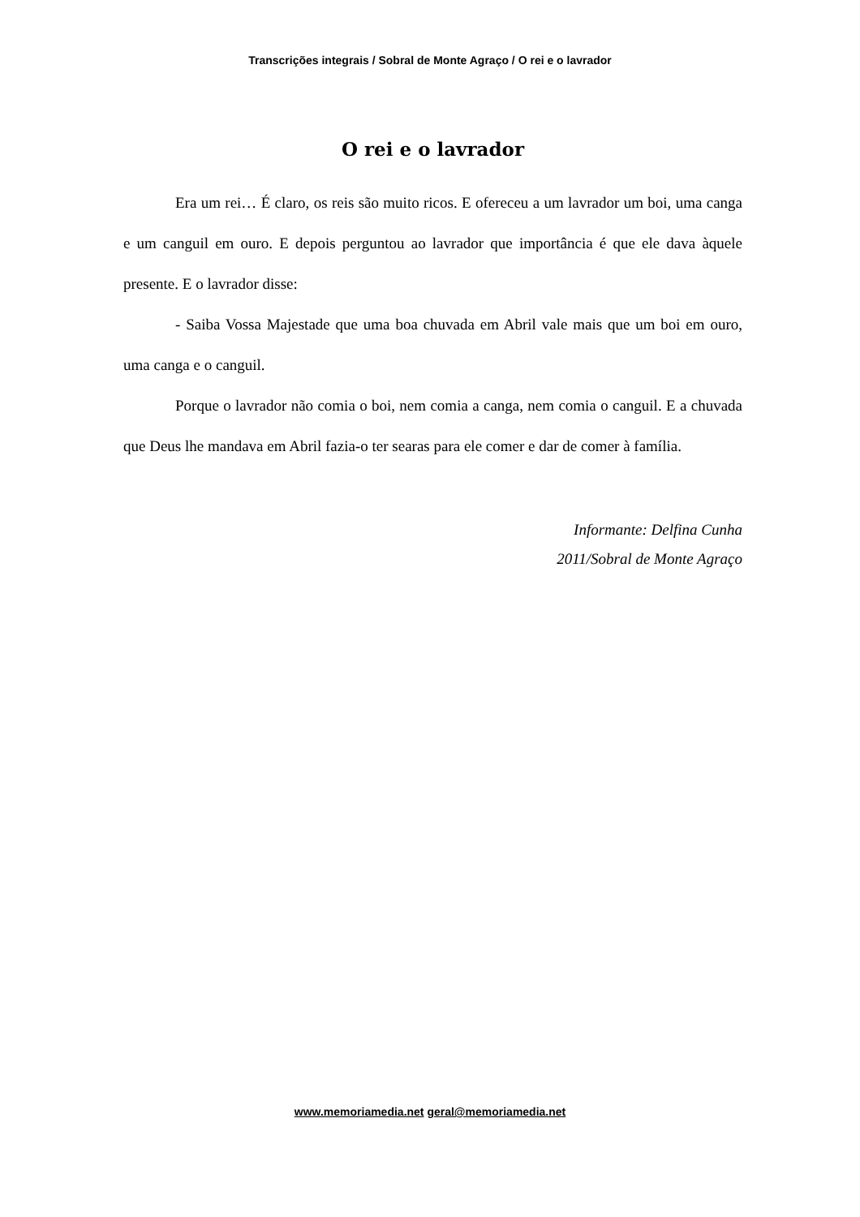Transcrições integrais / Sobral de Monte Agraço / O rei e o lavrador
O rei e o lavrador
Era um rei… É claro, os reis são muito ricos. E ofereceu a um lavrador um boi, uma canga e um canguil em ouro. E depois perguntou ao lavrador que importância é que ele dava àquele presente. E o lavrador disse:
- Saiba Vossa Majestade que uma boa chuvada em Abril vale mais que um boi em ouro, uma canga e o canguil.
Porque o lavrador não comia o boi, nem comia a canga, nem comia o canguil. E a chuvada que Deus lhe mandava em Abril fazia-o ter searas para ele comer e dar de comer à família.
Informante: Delfina Cunha
2011/Sobral de Monte Agraço
www.memoriamedia.net geral@memoriamedia.net